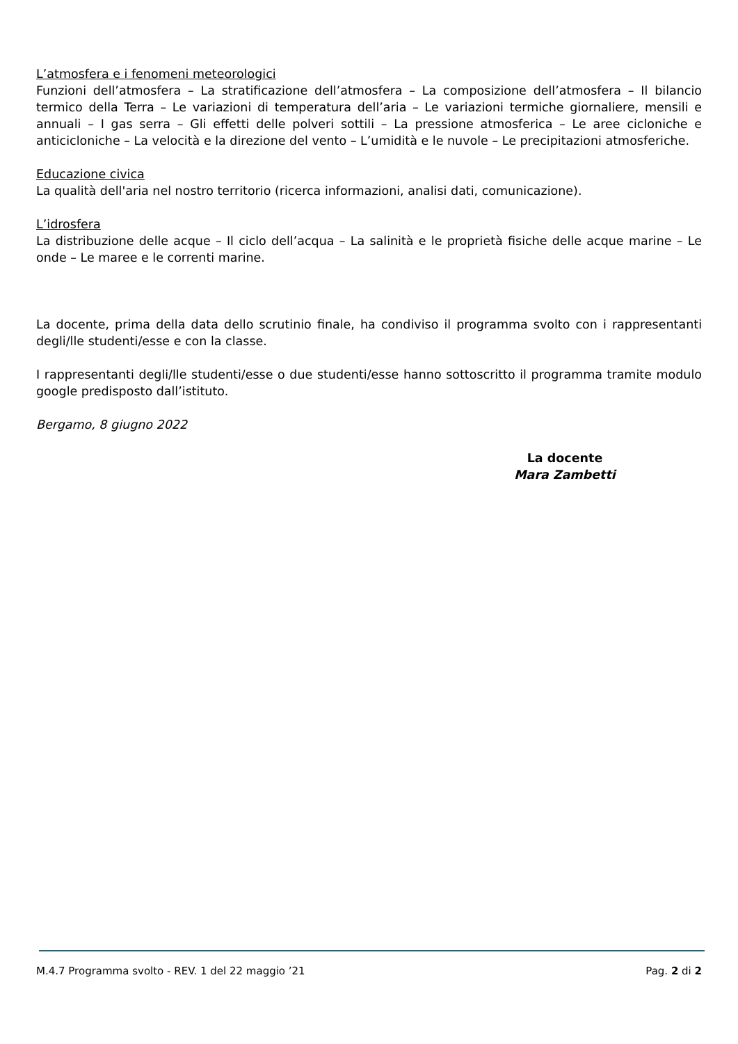L’atmosfera e i fenomeni meteorologici
Funzioni dell’atmosfera – La stratificazione dell’atmosfera – La composizione dell’atmosfera – Il bilancio termico della Terra – Le variazioni di temperatura dell’aria – Le variazioni termiche giornaliere, mensili e annuali – I gas serra – Gli effetti delle polveri sottili – La pressione atmosferica – Le aree cicloniche e anticicloniche – La velocità e la direzione del vento – L’umidità e le nuvole – Le precipitazioni atmosferiche.
Educazione civica
La qualità dell'aria nel nostro territorio (ricerca informazioni, analisi dati, comunicazione).
L’idrosfera
La distribuzione delle acque – Il ciclo dell’acqua – La salinità e le proprietà fisiche delle acque marine – Le onde – Le maree e le correnti marine.
La docente, prima della data dello scrutinio finale, ha condiviso il programma svolto con i rappresentanti degli/lle studenti/esse e con la classe.
I rappresentanti degli/lle studenti/esse o due studenti/esse hanno sottoscritto il programma tramite modulo google predisposto dall’istituto.
Bergamo, 8 giugno 2022
La docente
Mara Zambetti
M.4.7 Programma svolto - REV. 1 del 22 maggio ’21 Pag. 2 di 2